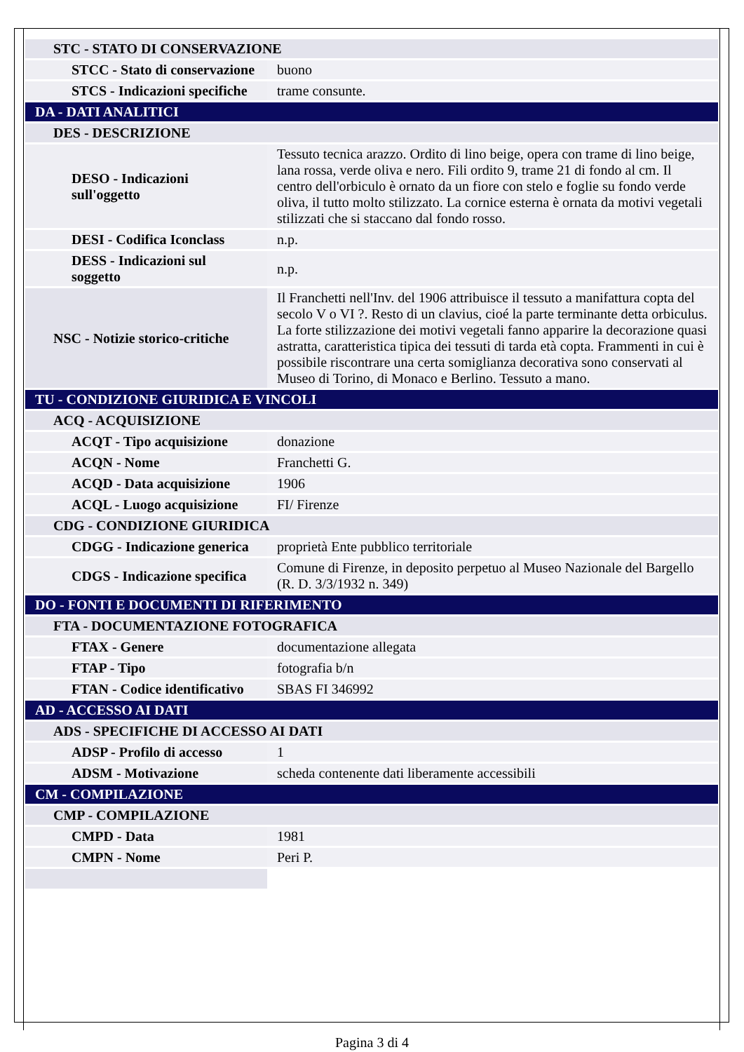| STC - STATO DI CONSERVAZIONE | |
| STCC - Stato di conservazione | buono |
| STCS - Indicazioni specifiche | trame consunte. |
| DA - DATI ANALITICI | |
| DES - DESCRIZIONE | |
| DESO - Indicazioni sull'oggetto | Tessuto tecnica arazzo. Ordito di lino beige, opera con trame di lino beige, lana rossa, verde oliva e nero. Fili ordito 9, trame 21 di fondo al cm. Il centro dell'orbiculo è ornato da un fiore con stelo e foglie su fondo verde oliva, il tutto molto stilizzato. La cornice esterna è ornata da motivi vegetali stilizzati che si staccano dal fondo rosso. |
| DESI - Codifica Iconclass | n.p. |
| DESS - Indicazioni sul soggetto | n.p. |
| NSC - Notizie storico-critiche | Il Franchetti nell'Inv. del 1906 attribuisce il tessuto a manifattura copta del secolo V o VI ?. Resto di un clavius, cioé la parte terminante detta orbiculus. La forte stilizzazione dei motivi vegetali fanno apparire la decorazione quasi astratta, caratteristica tipica dei tessuti di tarda età copta. Frammenti in cui è possibile riscontrare una certa somiglianza decorativa sono conservati al Museo di Torino, di Monaco e Berlino. Tessuto a mano. |
| TU - CONDIZIONE GIURIDICA E VINCOLI | |
| ACQ - ACQUISIZIONE | |
| ACQT - Tipo acquisizione | donazione |
| ACQN - Nome | Franchetti G. |
| ACQD - Data acquisizione | 1906 |
| ACQL - Luogo acquisizione | FI/ Firenze |
| CDG - CONDIZIONE GIURIDICA | |
| CDGG - Indicazione generica | proprietà Ente pubblico territoriale |
| CDGS - Indicazione specifica | Comune di Firenze, in deposito perpetuo al Museo Nazionale del Bargello (R. D. 3/3/1932 n. 349) |
| DO - FONTI E DOCUMENTI DI RIFERIMENTO | |
| FTA - DOCUMENTAZIONE FOTOGRAFICA | |
| FTAX - Genere | documentazione allegata |
| FTAP - Tipo | fotografia b/n |
| FTAN - Codice identificativo | SBAS FI 346992 |
| AD - ACCESSO AI DATI | |
| ADS - SPECIFICHE DI ACCESSO AI DATI | |
| ADSP - Profilo di accesso | 1 |
| ADSM - Motivazione | scheda contenente dati liberamente accessibili |
| CM - COMPILAZIONE | |
| CMP - COMPILAZIONE | |
| CMPD - Data | 1981 |
| CMPN - Nome | Peri P. |
Pagina 3 di 4